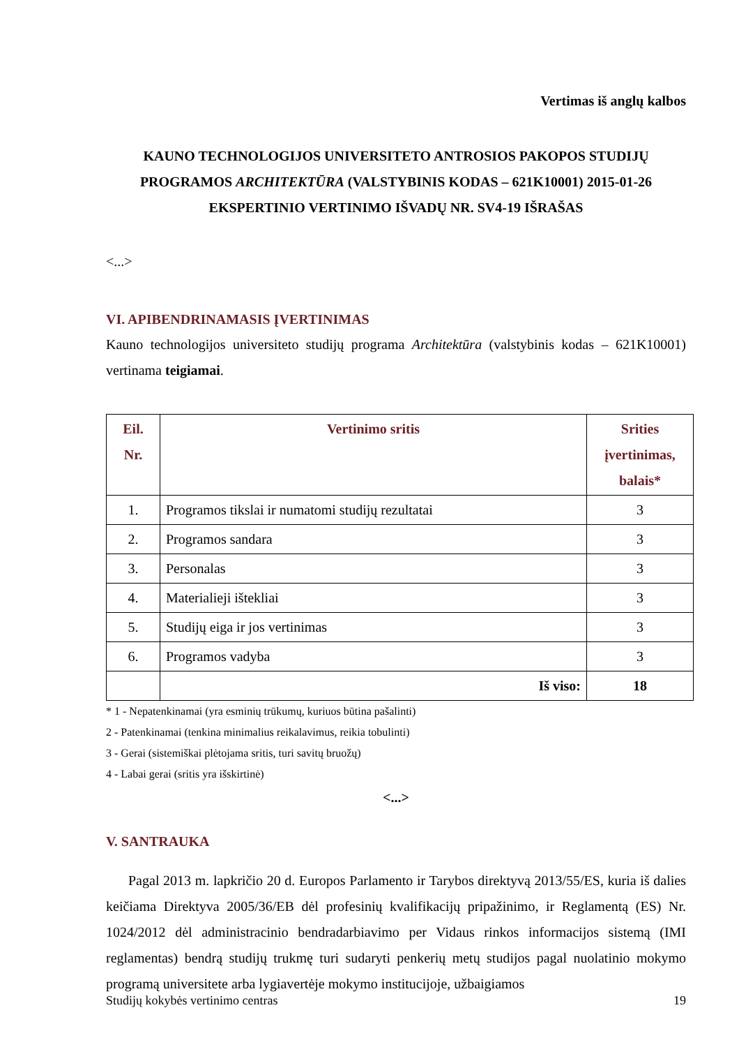Vertimas iš anglų kalbos
KAUNO TECHNOLOGIJOS UNIVERSITETO ANTROSIOS PAKOPOS STUDIJŲ PROGRAMOS ARCHITEKTŪRA (VALSTYBINIS KODAS – 621K10001) 2015-01-26 EKSPERTINIO VERTINIMO IŠVADŲ NR. SV4-19 IŠRAŠAS
<...>
VI. APIBENDRINAMASIS ĮVERTINIMAS
Kauno technologijos universiteto studijų programa Architektūra (valstybinis kodas – 621K10001) vertinama teigiamai.
| Eil. Nr. | Vertinimo sritis | Srities įvertinimas, balais* |
| --- | --- | --- |
| 1. | Programos tikslai ir numatomi studijų rezultatai | 3 |
| 2. | Programos sandara | 3 |
| 3. | Personalas | 3 |
| 4. | Materialieji ištekliai | 3 |
| 5. | Studijų eiga ir jos vertinimas | 3 |
| 6. | Programos vadyba | 3 |
| | Iš viso: | 18 |
* 1 - Nepatenkinamai (yra esminių trūkumų, kuriuos būtina pašalinti)
2 - Patenkinamai (tenkina minimalius reikalavimus, reikia tobulinti)
3 - Gerai (sistemiškai plėtojama sritis, turi savitų bruožų)
4 - Labai gerai (sritis yra išskirtinė)
<...>
V. SANTRAUKA
Pagal 2013 m. lapkričio 20 d. Europos Parlamento ir Tarybos direktyvą 2013/55/ES, kuria iš dalies keičiama Direktyva 2005/36/EB dėl profesinių kvalifikacijų pripažinimo, ir Reglamentą (ES) Nr. 1024/2012 dėl administracinio bendradarbiavimo per Vidaus rinkos informacijos sistemą (IMI reglamentas) bendrą studijų trukmę turi sudaryti penkerių metų studijos pagal nuolatinio mokymo programą universitete arba lygiavertėje mokymo institucijoje, užbaigiamos
Studijų kokybės vertinimo centras 19